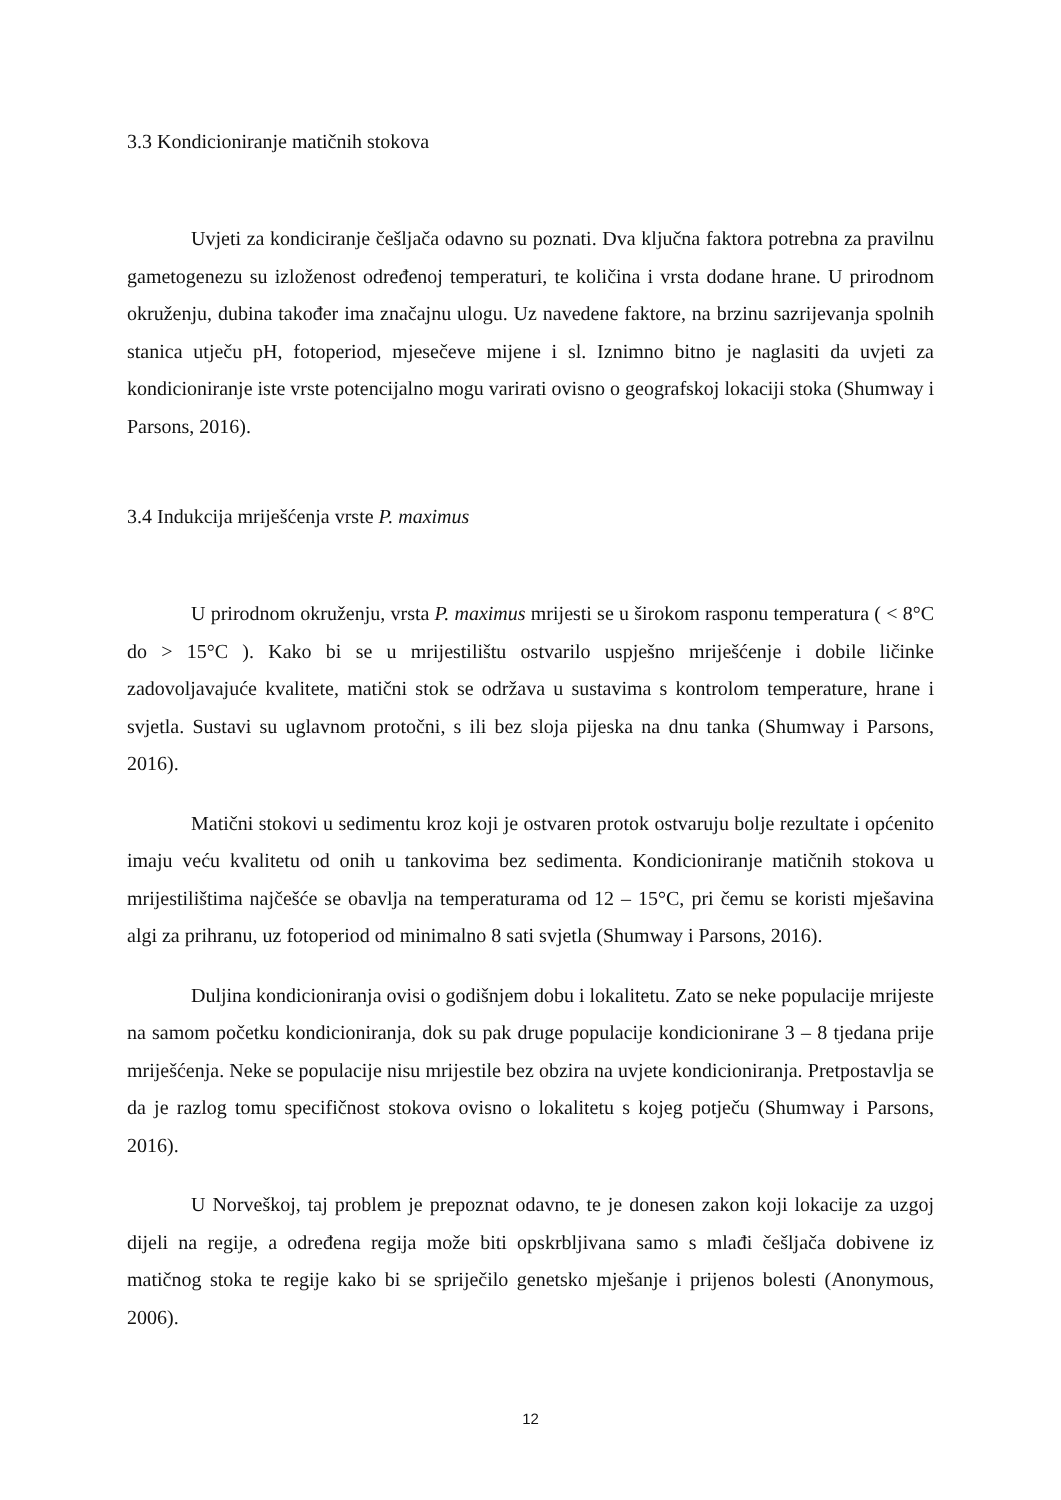3.3 Kondicioniranje matičnih stokova
Uvjeti za kondiciranje češljača odavno su poznati. Dva ključna faktora potrebna za pravilnu gametogenezu su izloženost određenoj temperaturi, te količina i vrsta dodane hrane. U prirodnom okruženju, dubina također ima značajnu ulogu. Uz navedene faktore, na brzinu sazrijevanja spolnih stanica utječu pH, fotoperiod, mjesečeve mijene i sl. Iznimno bitno je naglasiti da uvjeti za kondicioniranje iste vrste potencijalno mogu varirati ovisno o geografskoj lokaciji stoka (Shumway i Parsons, 2016).
3.4 Indukcija mriješćenja vrste P. maximus
U prirodnom okruženju, vrsta P. maximus mrijesti se u širokom rasponu temperatura ( < 8°C do > 15°C ). Kako bi se u mrijestilištu ostvarilo uspješno mriješćenje i dobile ličinke zadovoljavajuće kvalitete, matični stok se održava u sustavima s kontrolom temperature, hrane i svjetla. Sustavi su uglavnom protočni, s ili bez sloja pijeska na dnu tanka (Shumway i Parsons, 2016).
Matični stokovi u sedimentu kroz koji je ostvaren protok ostvaruju bolje rezultate i općenito imaju veću kvalitetu od onih u tankovima bez sedimenta. Kondicioniranje matičnih stokova u mrijestilištima najčešće se obavlja na temperaturama od 12 – 15°C, pri čemu se koristi mješavina algi za prihranu, uz fotoperiod od minimalno 8 sati svjetla (Shumway i Parsons, 2016).
Duljina kondicioniranja ovisi o godišnjem dobu i lokalitetu. Zato se neke populacije mrijeste na samom početku kondicioniranja, dok su pak druge populacije kondicionirane 3 – 8 tjedana prije mriješćenja. Neke se populacije nisu mrijestile bez obzira na uvjete kondicioniranja. Pretpostavlja se da je razlog tomu specifičnost stokova ovisno o lokalitetu s kojeg potječu (Shumway i Parsons, 2016).
U Norveškoj, taj problem je prepoznat odavno, te je donesen zakon koji lokacije za uzgoj dijeli na regije, a određena regija može biti opskrbljivana samo s mlađi češljača dobivene iz matičnog stoka te regije kako bi se spriječilo genetsko mješanje i prijenos bolesti (Anonymous, 2006).
12